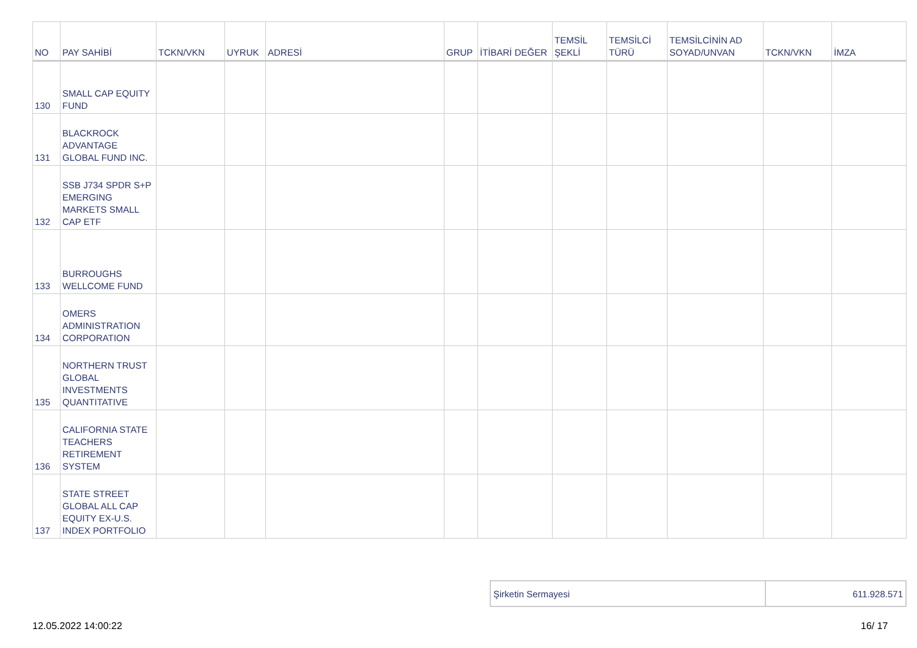| NO | PAY SAHİBİ | TCKN/VKN | UYRUK | ADRESİ | GRUP | İTİBARİ DEĞER | TEMSİL ŞEKLİ | TEMSİLCİ TÜRÜ | TEMSİLCİNİN AD SOYAD/UNVAN | TCKN/VKN | İMZA |
| --- | --- | --- | --- | --- | --- | --- | --- | --- | --- | --- | --- |
| 130 | SMALL CAP EQUITY FUND | | | | | | | | | | |
| 131 | BLACKROCK ADVANTAGE GLOBAL FUND INC. | | | | | | | | | | |
| 132 | SSB J734 SPDR S+P EMERGING MARKETS SMALL CAP ETF | | | | | | | | | | |
| 133 | BURROUGHS WELLCOME FUND | | | | | | | | | | |
| 134 | OMERS ADMINISTRATION CORPORATION | | | | | | | | | | |
| 135 | NORTHERN TRUST GLOBAL INVESTMENTS QUANTITATIVE | | | | | | | | | | |
| 136 | CALIFORNIA STATE TEACHERS RETIREMENT SYSTEM | | | | | | | | | | |
| 137 | STATE STREET GLOBAL ALL CAP EQUITY EX-U.S. INDEX PORTFOLIO | | | | | | | | | | |
| Şirketin Sermayesi | 611.928.571 |
12.05.2022 14:00:22 16/ 17